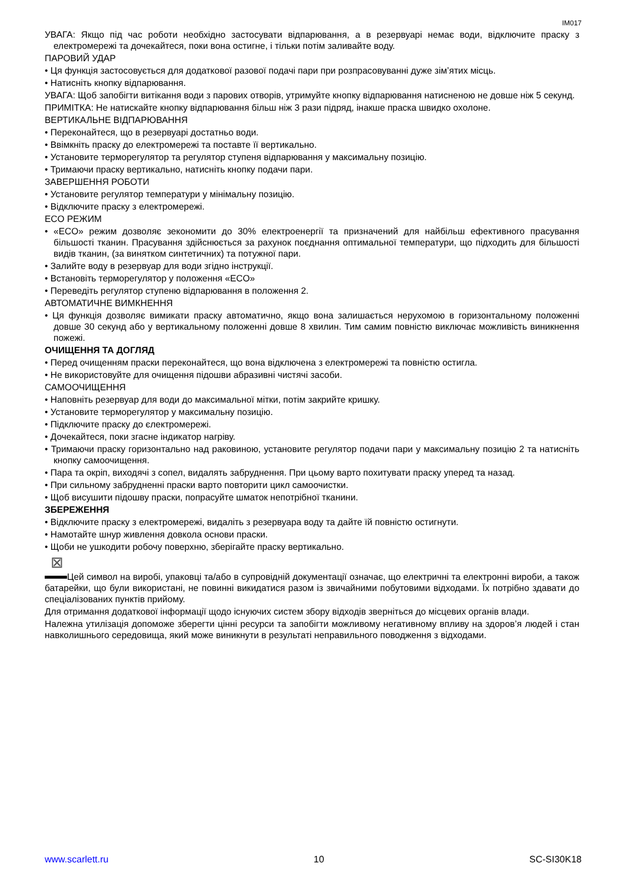IM017
УВАГА: Якщо під час роботи необхідно застосувати відпарювання, а в резервуарі немає води, відключите праску з електромережі та дочекайтеся, поки вона остигне, і тільки потім заливайте воду.
ПАРОВИЙ УДАР
• Ця функція застосовується для додаткової разової подачі пари при розпрасовуванні дуже зім’ятих місць.
• Натисніть кнопку відпарювання.
УВАГА: Щоб запобігти витікання води з парових отворів, утримуйте кнопку відпарювання натисненою не довше ніж 5 секунд.
ПРИМІТКА: Не натискайте кнопку відпарювання більш ніж 3 рази підряд, інакше праска швидко охолоне.
ВЕРТИКАЛЬНЕ ВІДПАРЮВАННЯ
• Переконайтеся, що в резервуарі достатньо води.
• Ввімкніть праску до електромережі та поставте її вертикально.
• Установите терморегулятор та регулятор ступеня відпарювання у максимальну позицію.
• Тримаючи праску вертикально, натисніть кнопку подачи пари.
ЗАВЕРШЕННЯ РОБОТИ
• Установите регулятор температури у мінімальну позицію.
• Відключите праску з електромережі.
ECO РЕЖИМ
• «ECO» режим дозволяє зекономити до 30% електроенергії та призначений для найбільш ефективного прасування більшості тканин. Прасування здійснюється за рахунок поєднання оптимальної температури, що підходить для більшості видів тканин, (за винятком синтетичних) та потужної пари.
• Залийте воду в резервуар для води згідно інструкції.
• Встановіть терморегулятор у положення «ECO»
• Переведіть регулятор ступеню відпарювання в положення 2.
АВТОМАТИЧНЕ ВИМКНЕННЯ
• Ця функція дозволяє вимикати праску автоматично, якщо вона залишається нерухомою в горизонтальному положенні довше 30 секунд або у вертикальному положенні довше 8 хвилин. Тим самим повністю виключає можливість виникнення пожежі.
ОЧИЩЕННЯ ТА ДОГЛЯД
• Перед очищенням праски переконайтеся, що вона відключена з електромережі та повністю остигла.
• Не використовуйте для очищення підошви абразивні чистячі засоби.
САМООЧИЩЕННЯ
• Наповніть резервуар для води до максимальної мітки, потім закрийте кришку.
• Установите терморегулятор у максимальну позицію.
• Підключите праску до єлектромережі.
• Дочекайтеся, поки згасне індикатор нагріву.
• Тримаючи праску горизонтально над раковиною, установите регулятор подачи пари у максимальну позицію 2 та натисніть кнопку самоочищення.
• Пара та окріп, виходячі з сопел, видалять забруднення. При цьому варто похитувати праску уперед та назад.
• При сильному забрудненні праски варто повторити цикл самоочистки.
• Щоб висушити підошву праски, попрасуйте шматок непотрібної тканини.
ЗБЕРЕЖЕННЯ
• Відключите праску з електромережі, видаліть з резервуара воду та дайте їй повністю остигнути.
• Намотайте шнур живлення довкола основи праски.
• Щоби не ушкодити робочу поверхню, зберігайте праску вертикально.
⊠
Цей символ на виробі, упаковці та/або в супровідній документації означає, що електричні та електронні вироби, а також батарейки, що були використані, не повинні викидатися разом із звичайними побутовими відходами. Їх потрібно здавати до спеціалізованих пунктів прийому.
Для отримання додаткової інформації щодо існуючих систем збору відходів зверніться до місцевих органів влади.
Належна утилізація допоможе зберегти цінні ресурси та запобігти можливому негативному впливу на здоров’я людей і стан навколишнього середовища, який може виникнути в результаті неправильного поводження з відходами.
www.scarlett.ru 10 SC-SI30K18